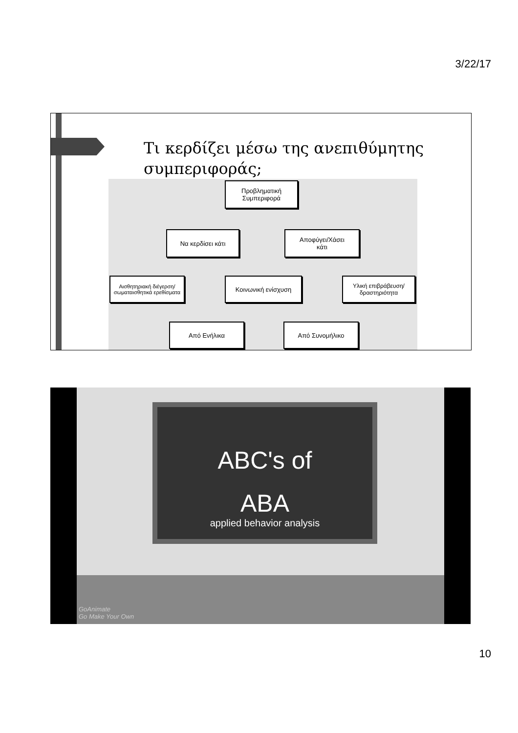3/22/17
Τι κερδίζει μέσω της ανεπιθύμητης
συμπεριφοράς;
Προβληματική
Συμπεριφορά
Να κερδίσει κάτι
Αποφύγει/Χάσει
κάτι
Αισθητηριακή διέγερση/ σωματαισθητικά ερεθίσματα
Κοινωνική ενίσχυση
Υλική επιβράβευση/ δραστηριότητα
Από Ενήλικα Από Συνομήλικο
ABC's of
ABA
applied behavior analysis
GoAnimate
Go Make Your Own
10